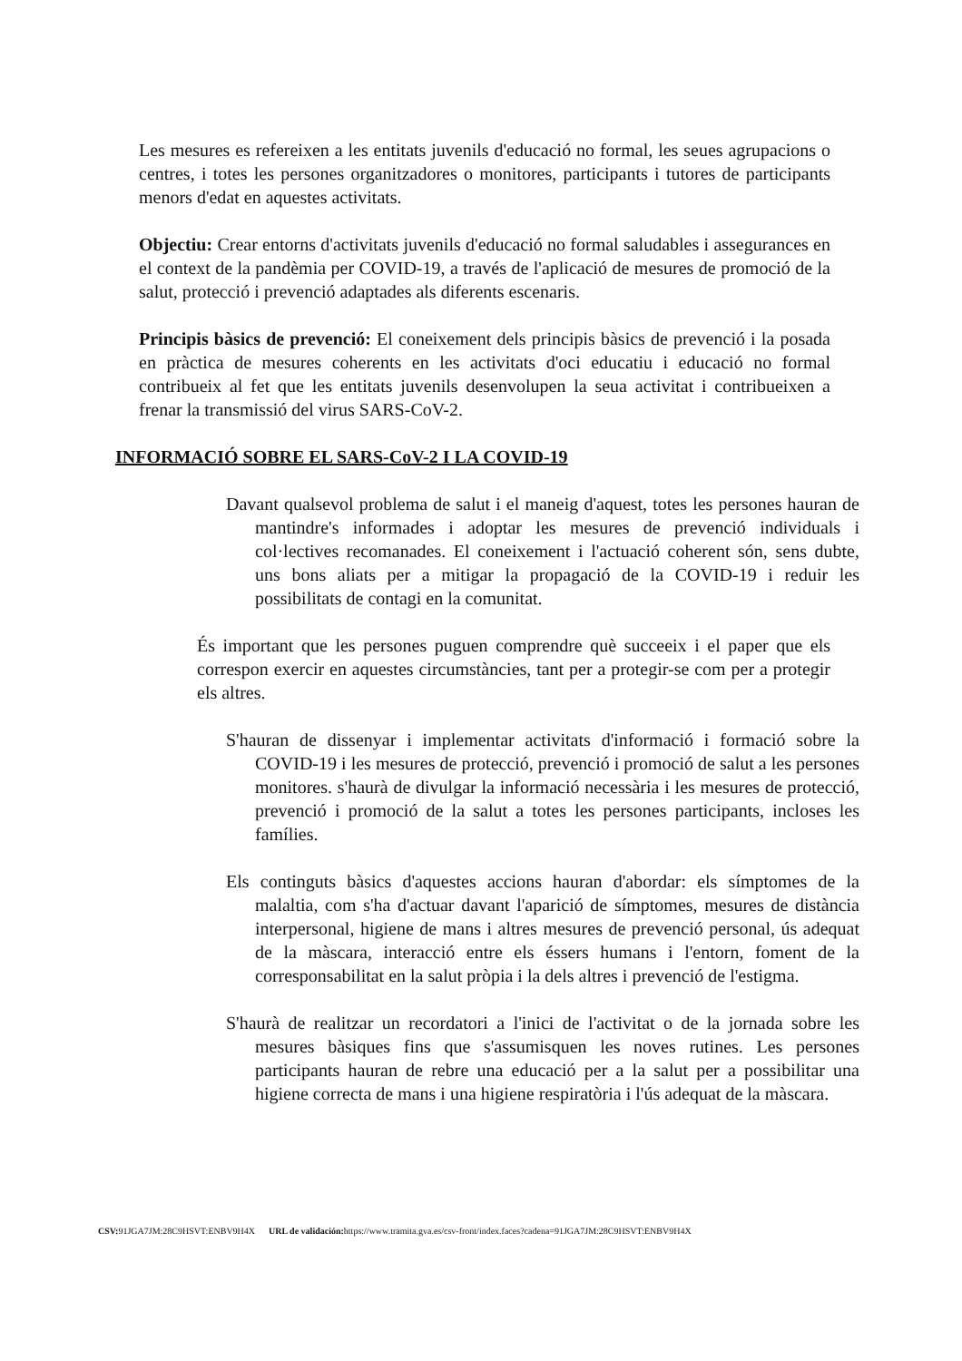Les mesures es refereixen a les entitats juvenils d'educació no formal, les seues agrupacions o centres, i totes les persones organitzadores o monitores, participants i tutores de participants menors d'edat en aquestes activitats.
Objectiu: Crear entorns d'activitats juvenils d'educació no formal saludables i assegurances en el context de la pandèmia per COVID-19, a través de l'aplicació de mesures de promoció de la salut, protecció i prevenció adaptades als diferents escenaris.
Principis bàsics de prevenció: El coneixement dels principis bàsics de prevenció i la posada en pràctica de mesures coherents en les activitats d'oci educatiu i educació no formal contribueix al fet que les entitats juvenils desenvolupen la seua activitat i contribueixen a frenar la transmissió del virus SARS-CoV-2.
INFORMACIÓ SOBRE EL SARS-CoV-2 I LA COVID-19
Davant qualsevol problema de salut i el maneig d'aquest, totes les persones hauran de mantindre's informades i adoptar les mesures de prevenció individuals i col·lectives recomanades. El coneixement i l'actuació coherent són, sens dubte, uns bons aliats per a mitigar la propagació de la COVID-19 i reduir les possibilitats de contagi en la comunitat.
És important que les persones puguen comprendre què succeeix i el paper que els correspon exercir en aquestes circumstàncies, tant per a protegir-se com per a protegir els altres.
S'hauran de dissenyar i implementar activitats d'informació i formació sobre la COVID-19 i les mesures de protecció, prevenció i promoció de salut a les persones monitores. s'haurà de divulgar la informació necessària i les mesures de protecció, prevenció i promoció de la salut a totes les persones participants, incloses les famílies.
Els continguts bàsics d'aquestes accions hauran d'abordar: els símptomes de la malaltia, com s'ha d'actuar davant l'aparició de símptomes, mesures de distància interpersonal, higiene de mans i altres mesures de prevenció personal, ús adequat de la màscara, interacció entre els éssers humans i l'entorn, foment de la corresponsabilitat en la salut pròpia i la dels altres i prevenció de l'estigma.
S'haurà de realitzar un recordatori a l'inici de l'activitat o de la jornada sobre les mesures bàsiques fins que s'assumisquen les noves rutines. Les persones participants hauran de rebre una educació per a la salut per a possibilitar una higiene correcta de mans i una higiene respiratòria i l'ús adequat de la màscara.
CSV: 91JGA7JM:28C9HSVT:ENBV9H4X URL de validación: https://www.tramita.gva.es/csv-front/index.faces?cadena=91JGA7JM:28C9HSVT:ENBV9H4X